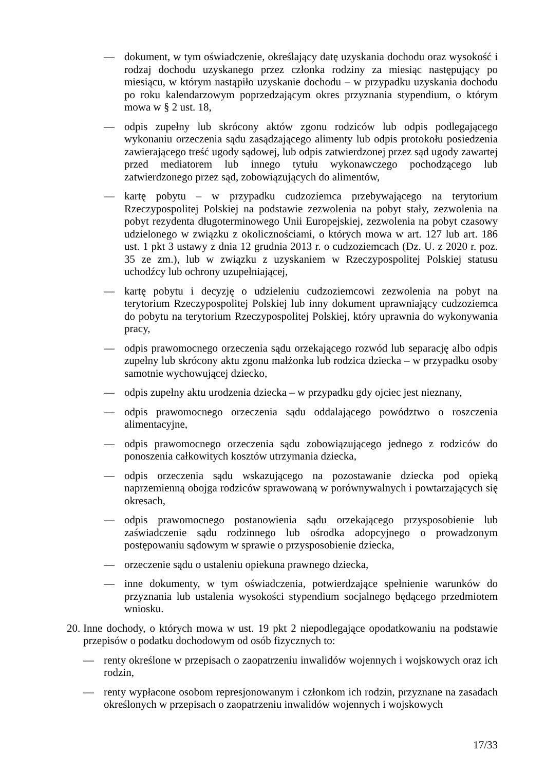— dokument, w tym oświadczenie, określający datę uzyskania dochodu oraz wysokość i rodzaj dochodu uzyskanego przez członka rodziny za miesiąc następujący po miesiącu, w którym nastąpiło uzyskanie dochodu – w przypadku uzyskania dochodu po roku kalendarzowym poprzedzającym okres przyznania stypendium, o którym mowa w § 2 ust. 18,
— odpis zupełny lub skrócony aktów zgonu rodziców lub odpis podlegającego wykonaniu orzeczenia sądu zasądzającego alimenty lub odpis protokołu posiedzenia zawierającego treść ugody sądowej, lub odpis zatwierdzonej przez sąd ugody zawartej przed mediatorem lub innego tytułu wykonawczego pochodzącego lub zatwierdzonego przez sąd, zobowiązujących do alimentów,
— kartę pobytu – w przypadku cudzoziemca przebywającego na terytorium Rzeczypospolitej Polskiej na podstawie zezwolenia na pobyt stały, zezwolenia na pobyt rezydenta długoterminowego Unii Europejskiej, zezwolenia na pobyt czasowy udzielonego w związku z okolicznościami, o których mowa w art. 127 lub art. 186 ust. 1 pkt 3 ustawy z dnia 12 grudnia 2013 r. o cudzoziemcach (Dz. U. z 2020 r. poz. 35 ze zm.), lub w związku z uzyskaniem w Rzeczypospolitej Polskiej statusu uchodźcy lub ochrony uzupełniającej,
— kartę pobytu i decyzję o udzieleniu cudzoziemcowi zezwolenia na pobyt na terytorium Rzeczypospolitej Polskiej lub inny dokument uprawniający cudzoziemca do pobytu na terytorium Rzeczypospolitej Polskiej, który uprawnia do wykonywania pracy,
— odpis prawomocnego orzeczenia sądu orzekającego rozwód lub separację albo odpis zupełny lub skrócony aktu zgonu małżonka lub rodzica dziecka – w przypadku osoby samotnie wychowującej dziecko,
— odpis zupełny aktu urodzenia dziecka – w przypadku gdy ojciec jest nieznany,
— odpis prawomocnego orzeczenia sądu oddalającego powództwo o roszczenia alimentacyjne,
— odpis prawomocnego orzeczenia sądu zobowiązującego jednego z rodziców do ponoszenia całkowitych kosztów utrzymania dziecka,
— odpis orzeczenia sądu wskazującego na pozostawanie dziecka pod opieką naprzemienną obojga rodziców sprawowaną w porównywalnych i powtarzających się okresach,
— odpis prawomocnego postanowienia sądu orzekającego przysposobienie lub zaświadczenie sądu rodzinnego lub ośrodka adopcyjnego o prowadzonym postępowaniu sądowym w sprawie o przysposobienie dziecka,
— orzeczenie sądu o ustaleniu opiekuna prawnego dziecka,
— inne dokumenty, w tym oświadczenia, potwierdzające spełnienie warunków do przyznania lub ustalenia wysokości stypendium socjalnego będącego przedmiotem wniosku.
20. Inne dochody, o których mowa w ust. 19 pkt 2 niepodlegające opodatkowaniu na podstawie przepisów o podatku dochodowym od osób fizycznych to:
— renty określone w przepisach o zaopatrzeniu inwalidów wojennych i wojskowych oraz ich rodzin,
— renty wypłacone osobom represjonowanym i członkom ich rodzin, przyznane na zasadach określonych w przepisach o zaopatrzeniu inwalidów wojennych i wojskowych
17/33